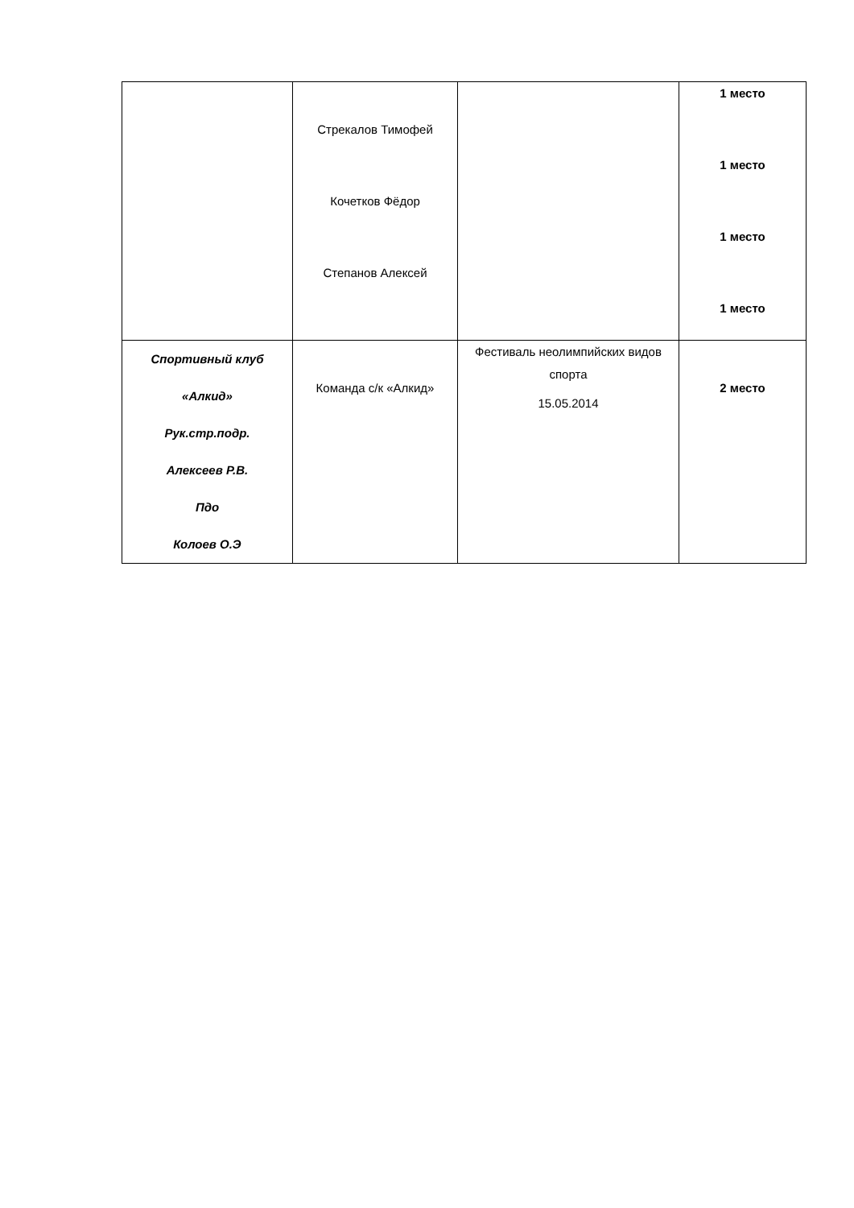| | Стрекалов Тимофей Кочетков Фёдор Степанов Алексей | | 1 место 1 место 1 место 1 место |
| Спортивный клуб «Алкид» Рук.стр.подр. Алексеев Р.В. Пдо Колоев О.Э | Команда с/к «Алкид» | Фестиваль неолимпийских видов спорта 15.05.2014 | 2 место |